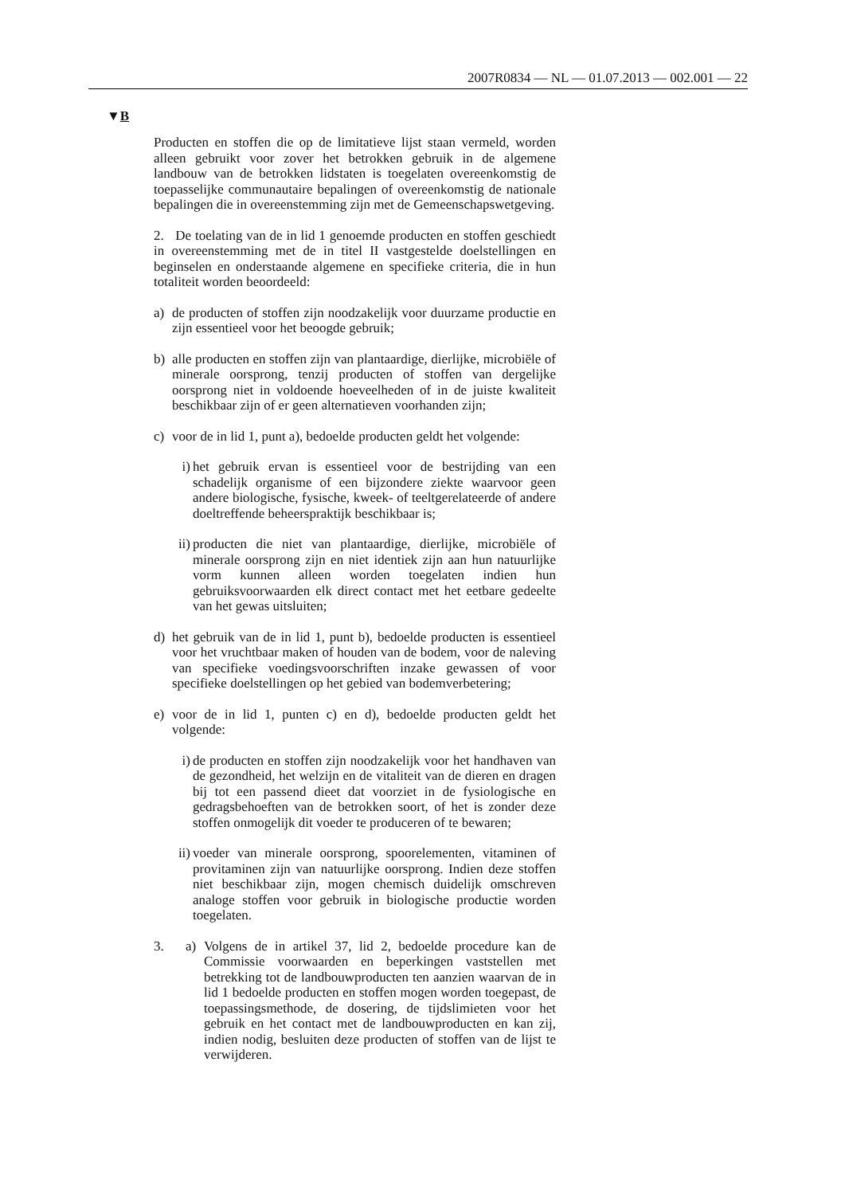2007R0834 — NL — 01.07.2013 — 002.001 — 22
▼B
Producten en stoffen die op de limitatieve lijst staan vermeld, worden alleen gebruikt voor zover het betrokken gebruik in de algemene landbouw van de betrokken lidstaten is toegelaten overeenkomstig de toepasselijke communautaire bepalingen of overeenkomstig de nationale bepalingen die in overeenstemming zijn met de Gemeenschapswetgeving.
2. De toelating van de in lid 1 genoemde producten en stoffen geschiedt in overeenstemming met de in titel II vastgestelde doelstellingen en beginselen en onderstaande algemene en specifieke criteria, die in hun totaliteit worden beoordeeld:
a) de producten of stoffen zijn noodzakelijk voor duurzame productie en zijn essentieel voor het beoogde gebruik;
b) alle producten en stoffen zijn van plantaardige, dierlijke, microbiële of minerale oorsprong, tenzij producten of stoffen van dergelijke oorsprong niet in voldoende hoeveelheden of in de juiste kwaliteit beschikbaar zijn of er geen alternatieven voorhanden zijn;
c) voor de in lid 1, punt a), bedoelde producten geldt het volgende:
i) het gebruik ervan is essentieel voor de bestrijding van een schadelijk organisme of een bijzondere ziekte waarvoor geen andere biologische, fysische, kweek- of teeltgerelateerde of andere doeltreffende beheerspraktijk beschikbaar is;
ii) producten die niet van plantaardige, dierlijke, microbiële of minerale oorsprong zijn en niet identiek zijn aan hun natuurlijke vorm kunnen alleen worden toegelaten indien hun gebruiksvoorwaarden elk direct contact met het eetbare gedeelte van het gewas uitsluiten;
d) het gebruik van de in lid 1, punt b), bedoelde producten is essentieel voor het vruchtbaar maken of houden van de bodem, voor de naleving van specifieke voedingsvoorschriften inzake gewassen of voor specifieke doelstellingen op het gebied van bodemverbetering;
e) voor de in lid 1, punten c) en d), bedoelde producten geldt het volgende:
i) de producten en stoffen zijn noodzakelijk voor het handhaven van de gezondheid, het welzijn en de vitaliteit van de dieren en dragen bij tot een passend dieet dat voorziet in de fysiologische en gedragsbehoeften van de betrokken soort, of het is zonder deze stoffen onmogelijk dit voeder te produceren of te bewaren;
ii) voeder van minerale oorsprong, spoorelementen, vitaminen of provitaminen zijn van natuurlijke oorsprong. Indien deze stoffen niet beschikbaar zijn, mogen chemisch duidelijk omschreven analoge stoffen voor gebruik in biologische productie worden toegelaten.
3. a) Volgens de in artikel 37, lid 2, bedoelde procedure kan de Commissie voorwaarden en beperkingen vaststellen met betrekking tot de landbouwproducten ten aanzien waarvan de in lid 1 bedoelde producten en stoffen mogen worden toegepast, de toepassingsmethode, de dosering, de tijdslimieten voor het gebruik en het contact met de landbouwproducten en kan zij, indien nodig, besluiten deze producten of stoffen van de lijst te verwijderen.